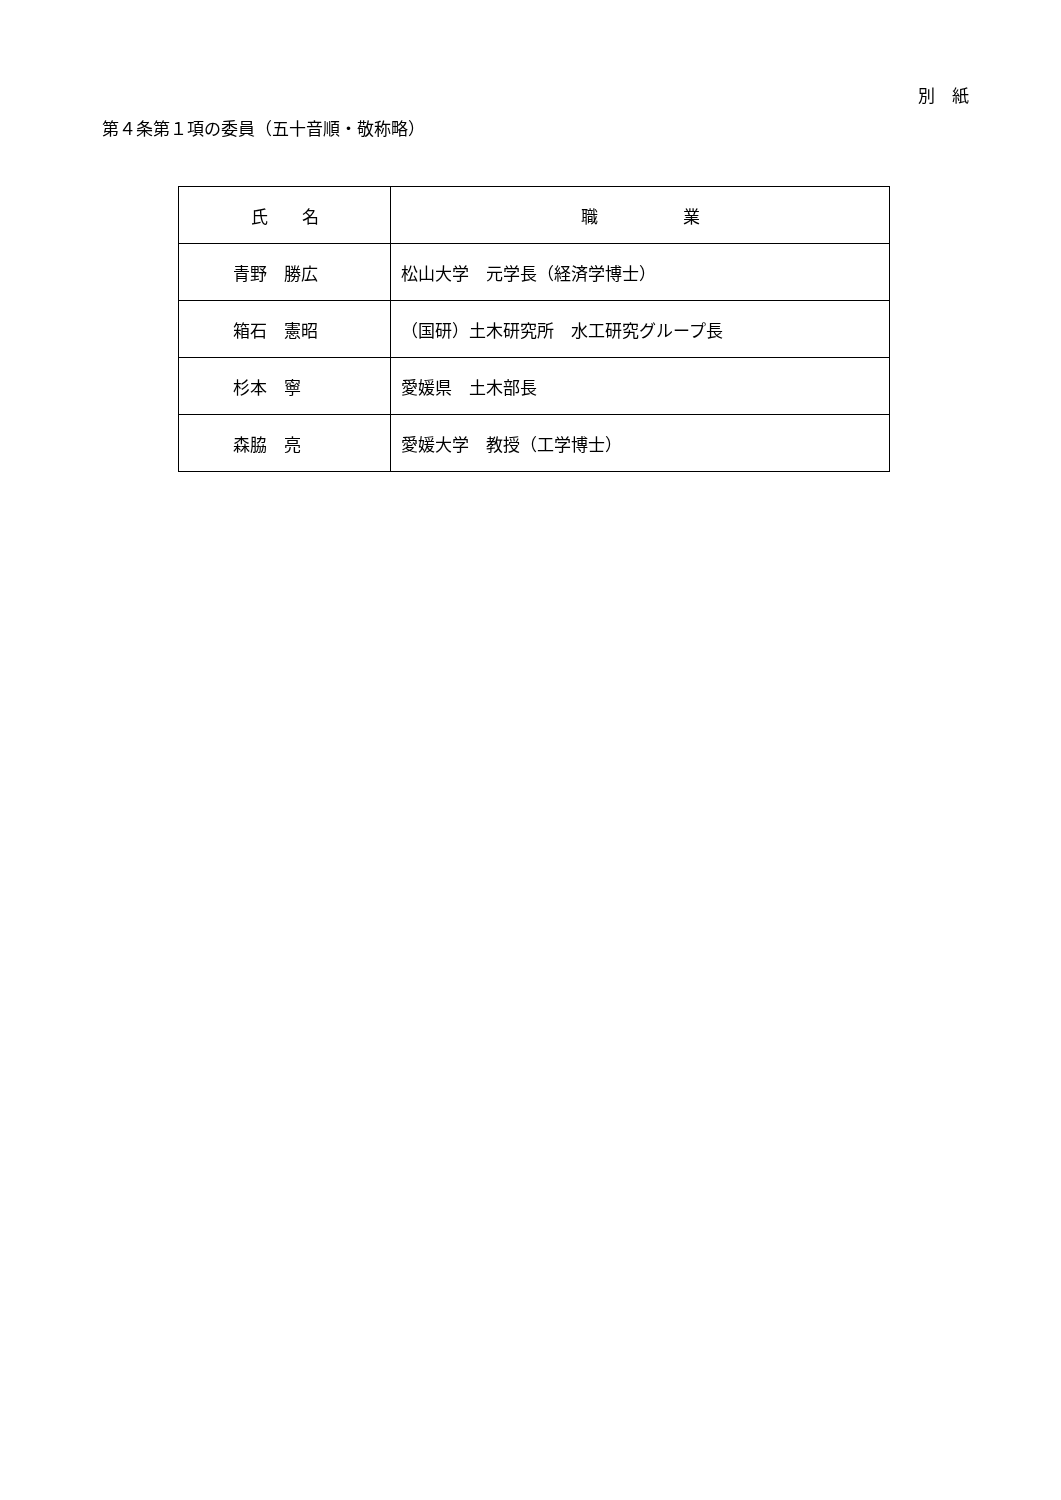別　紙
第４条第１項の委員（五十音順・敬称略）
| 氏 名 | 職 業 |
| --- | --- |
| 青野 勝広 | 松山大学 元学長（経済学博士） |
| 箱石 憲昭 | （国研）土木研究所 水工研究グループ長 |
| 杉本 寧 | 愛媛県 土木部長 |
| 森脇 亮 | 愛媛大学 教授（工学博士） |